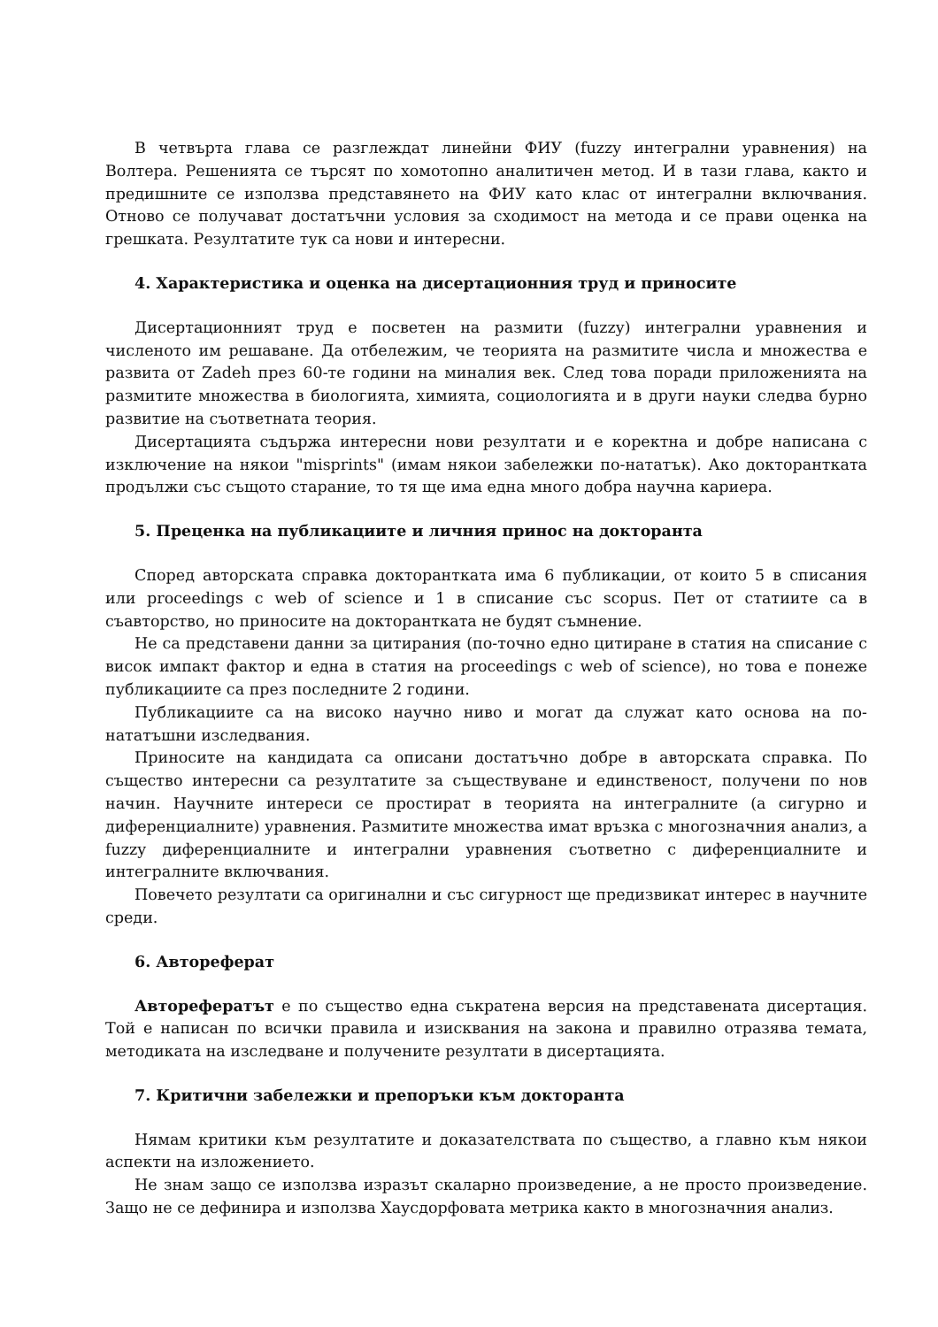В четвърта глава се разглеждат линейни ФИУ (fuzzy интегрални уравнения) на Волтера. Решенията се търсят по хомотопно аналитичен метод. И в тази глава, както и предишните се използва представянето на ФИУ като клас от интегрални включвания. Отново се получават достатъчни условия за сходимост на метода и се прави оценка на грешката. Резултатите тук са нови и интересни.
4. Характеристика и оценка на дисертационния труд и приносите
Дисертационният труд е посветен на размити (fuzzy) интегрални уравнения и численото им решаване. Да отбележим, че теорията на размитите числа и множества е развита от Zadeh през 60-те години на миналия век. След това поради приложенията на размитите множества в биологията, химията, социологията и в други науки следва бурно развитие на съответната теория.
Дисертацията съдържа интересни нови резултати и е коректна и добре написана с изключение на някои "misprints" (имам някои забележки по-нататък). Ако докторантката продължи със същото старание, то тя ще има една много добра научна кариера.
5. Преценка на публикациите и личния принос на докторанта
Според авторската справка докторантката има 6 публикации, от които 5 в списания или proceedings с web of science и 1 в списание със scopus. Пет от статиите са в съавторство, но приносите на докторантката не будят съмнение.
Не са представени данни за цитирания (по-точно едно цитиране в статия на списание с висок импакт фактор и една в статия на proceedings с web of science), но това е понеже публикациите са през последните 2 години.
Публикациите са на високо научно ниво и могат да служат като основа на по-нататъшни изследвания.
Приносите на кандидата са описани достатъчно добре в авторската справка. По същество интересни са резултатите за съществуване и единственост, получени по нов начин. Научните интереси се простират в теорията на интегралните (а сигурно и диференциалните) уравнения. Размитите множества имат връзка с многозначния анализ, а fuzzy диференциалните и интегрални уравнения съответно с диференциалните и интегралните включвания.
Повечето резултати са оригинални и със сигурност ще предизвикат интерес в научните среди.
6. Автореферат
Авторефератът е по същество една съкратена версия на представената дисертация. Той е написан по всички правила и изисквания на закона и правилно отразява темата, методиката на изследване и получените резултати в дисертацията.
7. Критични забележки и препоръки към докторанта
Нямам критики към резултатите и доказателствата по същество, а главно към някои аспекти на изложението.
Не знам защо се използва изразът скаларно произведение, а не просто произведение. Защо не се дефинира и използва Хаусдорфовата метрика както в многозначния анализ.